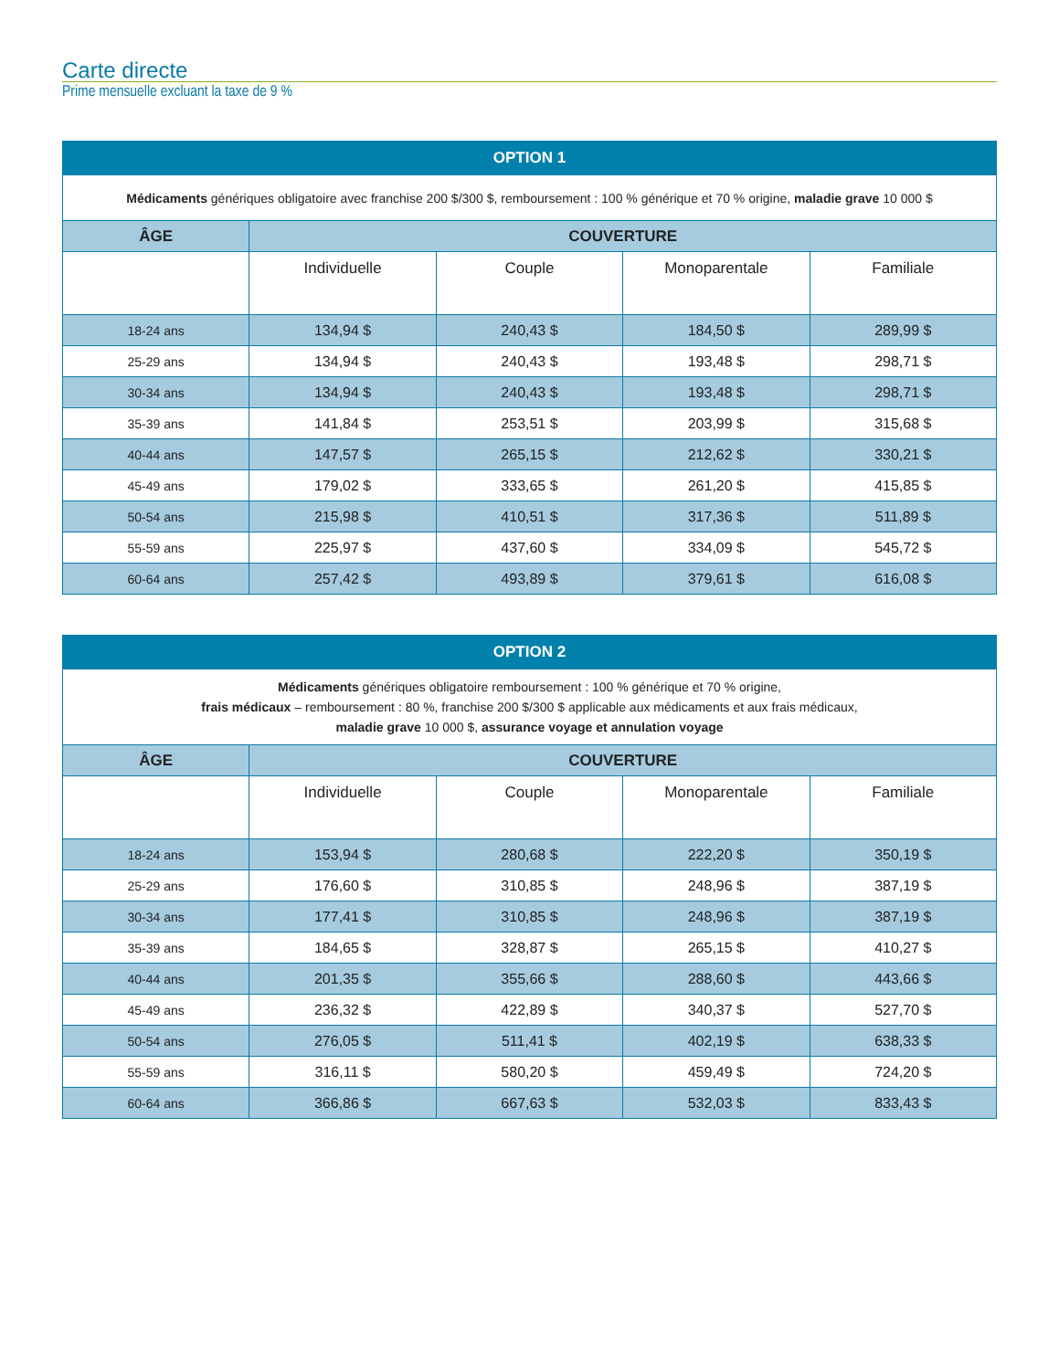Carte directe
Prime mensuelle excluant la taxe de 9 %
| OPTION 1 | | | | |
| --- | --- | --- | --- | --- |
| Médicaments génériques obligatoire avec franchise 200 $/300 $, remboursement : 100 % générique et 70 % origine, maladie grave 10 000 $ | | | | |
| ÂGE | COUVERTURE | | | |
| | Individuelle | Couple | Monoparentale | Familiale |
| 18-24 ans | 134,94 $ | 240,43 $ | 184,50 $ | 289,99 $ |
| 25-29 ans | 134,94 $ | 240,43 $ | 193,48 $ | 298,71 $ |
| 30-34 ans | 134,94 $ | 240,43 $ | 193,48 $ | 298,71 $ |
| 35-39 ans | 141,84 $ | 253,51 $ | 203,99 $ | 315,68 $ |
| 40-44 ans | 147,57 $ | 265,15 $ | 212,62 $ | 330,21 $ |
| 45-49 ans | 179,02 $ | 333,65 $ | 261,20 $ | 415,85 $ |
| 50-54 ans | 215,98 $ | 410,51 $ | 317,36 $ | 511,89 $ |
| 55-59 ans | 225,97 $ | 437,60 $ | 334,09 $ | 545,72 $ |
| 60-64 ans | 257,42 $ | 493,89 $ | 379,61 $ | 616,08 $ |
| OPTION 2 | | | | |
| --- | --- | --- | --- | --- |
| Médicaments génériques obligatoire remboursement : 100 % générique et 70 % origine, frais médicaux – remboursement : 80 %, franchise 200 $/300 $ applicable aux médicaments et aux frais médicaux, maladie grave 10 000 $, assurance voyage et annulation voyage | | | | |
| ÂGE | COUVERTURE | | | |
| | Individuelle | Couple | Monoparentale | Familiale |
| 18-24 ans | 153,94 $ | 280,68 $ | 222,20 $ | 350,19 $ |
| 25-29 ans | 176,60 $ | 310,85 $ | 248,96 $ | 387,19 $ |
| 30-34 ans | 177,41 $ | 310,85 $ | 248,96 $ | 387,19 $ |
| 35-39 ans | 184,65 $ | 328,87 $ | 265,15 $ | 410,27 $ |
| 40-44 ans | 201,35 $ | 355,66 $ | 288,60 $ | 443,66 $ |
| 45-49 ans | 236,32 $ | 422,89 $ | 340,37 $ | 527,70 $ |
| 50-54 ans | 276,05 $ | 511,41 $ | 402,19 $ | 638,33 $ |
| 55-59 ans | 316,11 $ | 580,20 $ | 459,49 $ | 724,20 $ |
| 60-64 ans | 366,86 $ | 667,63 $ | 532,03 $ | 833,43 $ |